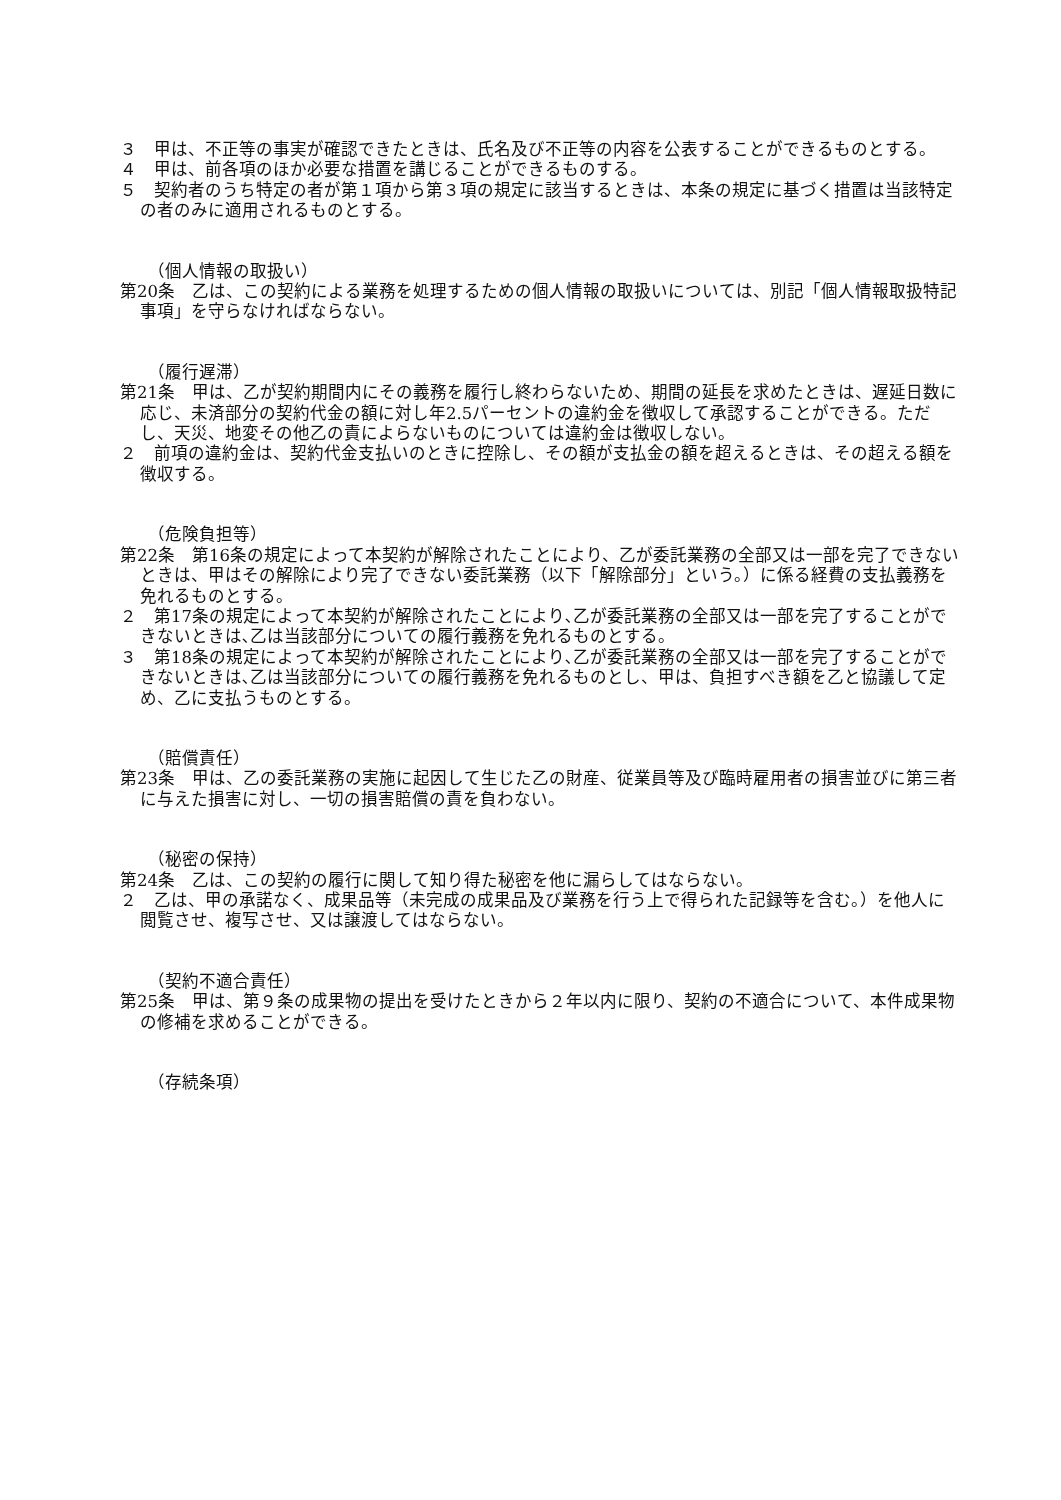３　甲は、不正等の事実が確認できたときは、氏名及び不正等の内容を公表することができるものとする。
４　甲は、前各項のほか必要な措置を講じることができるものする。
５　契約者のうち特定の者が第１項から第３項の規定に該当するときは、本条の規定に基づく措置は当該特定の者のみに適用されるものとする。
（個人情報の取扱い）
第20条　乙は、この契約による業務を処理するための個人情報の取扱いについては、別記「個人情報取扱特記事項」を守らなければならない。
（履行遅滞）
第21条　甲は、乙が契約期間内にその義務を履行し終わらないため、期間の延長を求めたときは、遅延日数に応じ、未済部分の契約代金の額に対し年2.5パーセントの違約金を徴収して承認することができる。ただし、天災、地変その他乙の責によらないものについては違約金は徴収しない。
２　前項の違約金は、契約代金支払いのときに控除し、その額が支払金の額を超えるときは、その超える額を徴収する。
（危険負担等）
第22条　第16条の規定によって本契約が解除されたことにより、乙が委託業務の全部又は一部を完了できないときは、甲はその解除により完了できない委託業務（以下「解除部分」という。）に係る経費の支払義務を免れるものとする。
２　第17条の規定によって本契約が解除されたことにより､乙が委託業務の全部又は一部を完了することができないときは､乙は当該部分についての履行義務を免れるものとする。
３　第18条の規定によって本契約が解除されたことにより､乙が委託業務の全部又は一部を完了することができないときは､乙は当該部分についての履行義務を免れるものとし、甲は、負担すべき額を乙と協議して定め、乙に支払うものとする。
（賠償責任）
第23条　甲は、乙の委託業務の実施に起因して生じた乙の財産、従業員等及び臨時雇用者の損害並びに第三者に与えた損害に対し、一切の損害賠償の責を負わない。
（秘密の保持）
第24条　乙は、この契約の履行に関して知り得た秘密を他に漏らしてはならない。
２　乙は、甲の承諾なく、成果品等（未完成の成果品及び業務を行う上で得られた記録等を含む。）を他人に閲覧させ、複写させ、又は譲渡してはならない。
（契約不適合責任）
第25条　甲は、第９条の成果物の提出を受けたときから２年以内に限り、契約の不適合について、本件成果物の修補を求めることができる。
（存続条項）